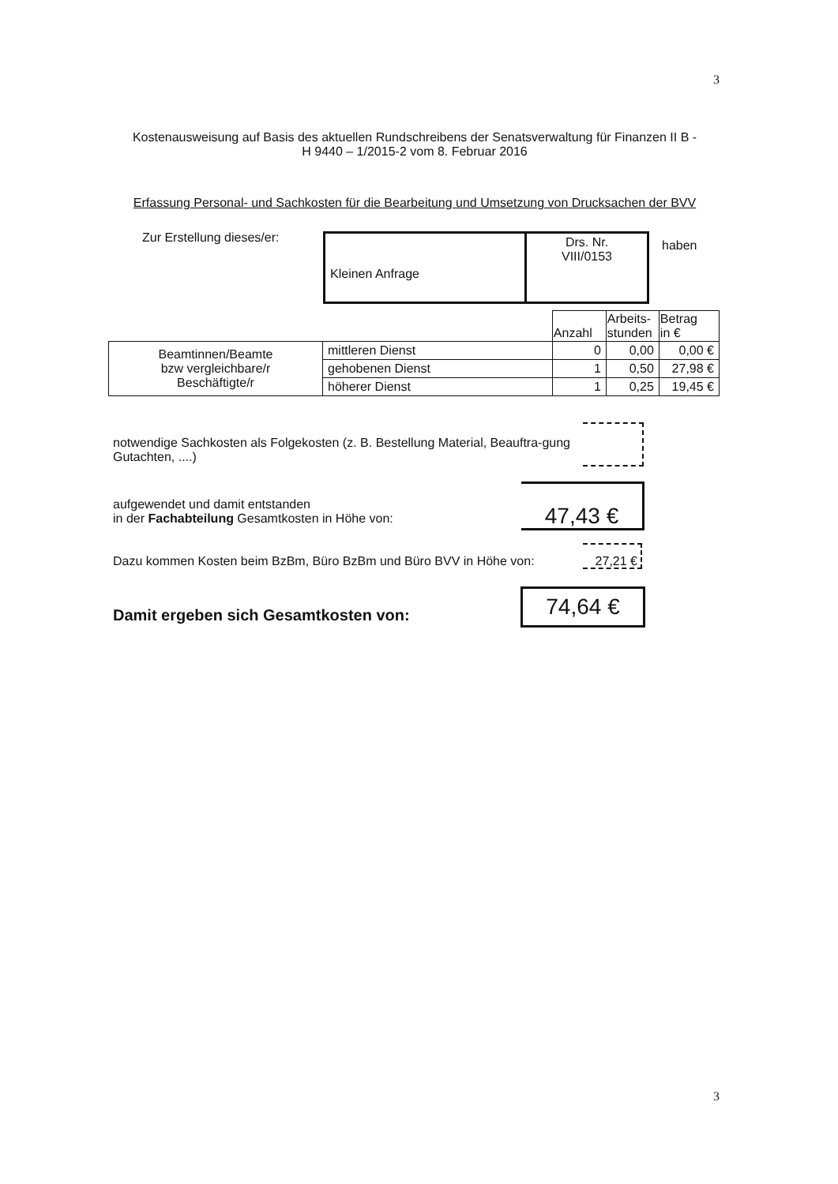3
Kostenausweisung auf Basis des aktuellen Rundschreibens der Senatsverwaltung für Finanzen II B -
H 9440 – 1/2015-2 vom 8. Februar 2016
Erfassung Personal- und Sachkosten für die Bearbeitung und Umsetzung von Drucksachen der BVV
Zur Erstellung dieses/er:
| Kleinen Anfrage | Drs. Nr. VIII/0153 |
haben
| | | Anzahl | Arbeits- stunden | Betrag in € |
| Beamtinnen/Beamte bzw vergleichbare/r Beschäftigte/r | mittleren Dienst | 0 | 0,00 | 0,00 € |
| | gehobenen Dienst | 1 | 0,50 | 27,98 € |
| | höherer Dienst | 1 | 0,25 | 19,45 € |
notwendige Sachkosten als Folgekosten (z. B. Bestellung Material, Beauftra-gung Gutachten, ....)
aufgewendet und damit entstanden
in der Fachabteilung Gesamtkosten in Höhe von:
47,43 €
Dazu kommen Kosten beim BzBm, Büro BzBm und Büro BVV in Höhe von:
27,21 €
Damit ergeben sich Gesamtkosten von:
74,64 €
3